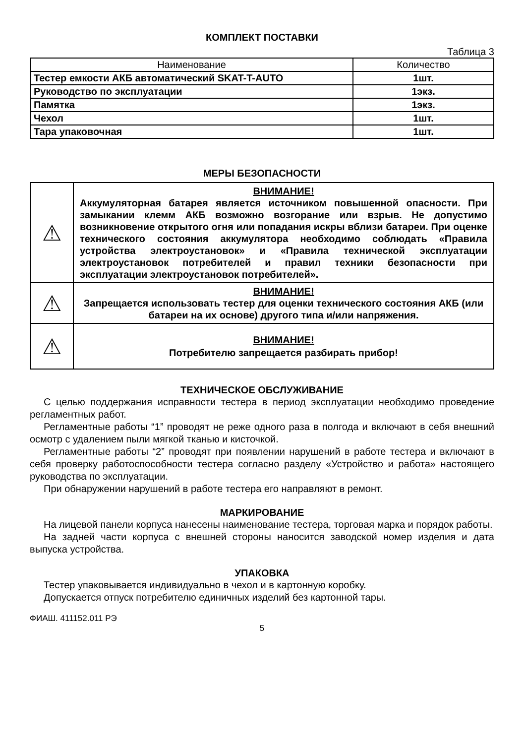КОМПЛЕКТ ПОСТАВКИ
Таблица 3
| Наименование | Количество |
| --- | --- |
| Тестер емкости АКБ автоматический SKAT-T-AUTO | 1шт. |
| Руководство по эксплуатации | 1экз. |
| Памятка | 1экз. |
| Чехол | 1шт. |
| Тара упаковочная | 1шт. |
МЕРЫ БЕЗОПАСНОСТИ
| ⚠ | ВНИМАНИЕ! Аккумуляторная батарея является источником повышенной опасности. При замыкании клемм АКБ возможно возгорание или взрыв. Не допустимо возникновение открытого огня или попадания искры вблизи батареи. При оценке технического состояния аккумулятора необходимо соблюдать «Правила устройства электроустановок» и «Правила технической эксплуатации электроустановок потребителей и правил техники безопасности при эксплуатации электроустановок потребителей». |
| ⚠ | ВНИМАНИЕ! Запрещается использовать тестер для оценки технического состояния АКБ (или батареи на их основе) другого типа и/или напряжения. |
| ⚠ | ВНИМАНИЕ! Потребителю запрещается разбирать прибор! |
ТЕХНИЧЕСКОЕ ОБСЛУЖИВАНИЕ
С целью поддержания исправности тестера в период эксплуатации необходимо проведение регламентных работ.
Регламентные работы “1” проводят не реже одного раза в полгода и включают в себя внешний осмотр с удалением пыли мягкой тканью и кисточкой.
Регламентные работы “2” проводят при появлении нарушений в работе тестера и включают в себя проверку работоспособности тестера согласно разделу «Устройство и работа» настоящего руководства по эксплуатации.
При обнаружении нарушений в работе тестера его направляют в ремонт.
МАРКИРОВАНИЕ
На лицевой панели корпуса нанесены наименование тестера, торговая марка и порядок работы.
На задней части корпуса с внешней стороны наносится заводской номер изделия и дата выпуска устройства.
УПАКОВКА
Тестер упаковывается индивидуально в чехол и в картонную коробку.
Допускается отпуск потребителю единичных изделий без картонной тары.
ФИАШ. 411152.011 РЭ
5